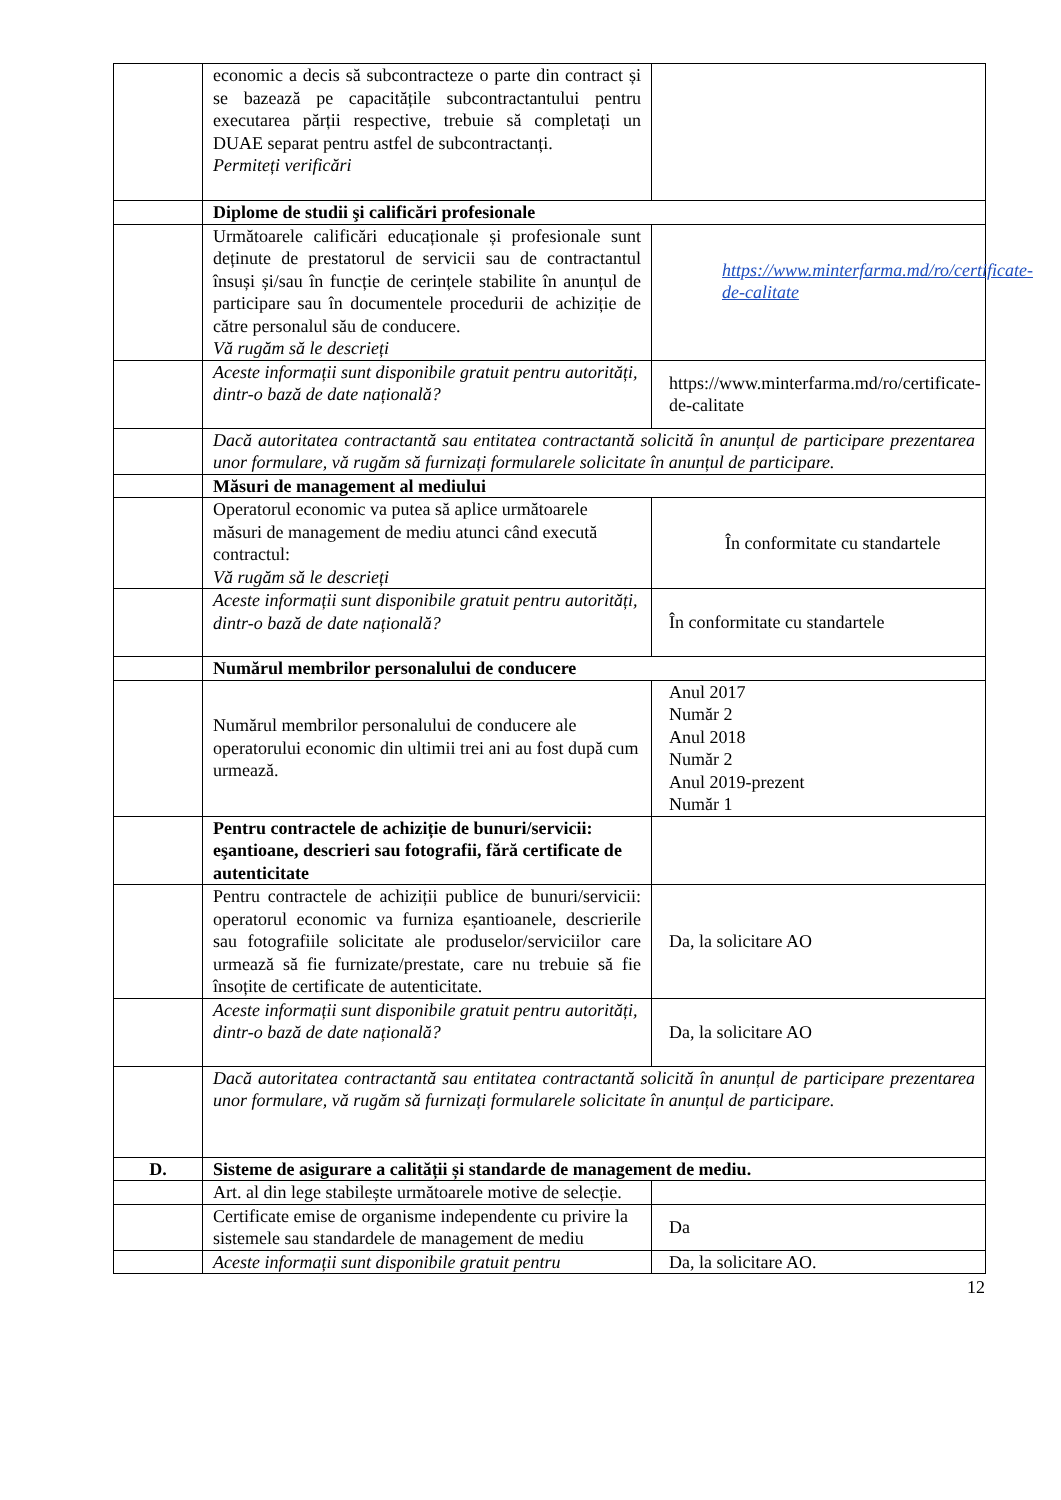| | economic a decis să subcontracteze o parte din contract și se bazează pe capacitățile subcontractantului pentru executarea părții respective, trebuie să completați un DUAE separat pentru astfel de subcontractanți. Permiteți verificări | |
| | Diplome de studii şi calificări profesionale | |
| | Următoarele calificări educaționale și profesionale sunt deținute de prestatorul de servicii sau de contractantul însuși și/sau în funcție de cerințele stabilite în anunțul de participare sau în documentele procedurii de achiziție de către personalul său de conducere. Vă rugăm să le descrieți | https://www.minterfarma.md/ro/certificate-de-calitate |
| | Aceste informații sunt disponibile gratuit pentru autorități, dintr-o bază de date națională? | https://www.minterfarma.md/ro/certificate-de-calitate |
| | Dacă autoritatea contractantă sau entitatea contractantă solicită în anunțul de participare prezentarea unor formulare, vă rugăm să furnizați formularele solicitate în anunțul de participare. | |
| | Măsuri de management al mediului | |
| | Operatorul economic va putea să aplice următoarele măsuri de management de mediu atunci când execută contractul: Vă rugăm să le descrieți | În conformitate cu standartele |
| | Aceste informații sunt disponibile gratuit pentru autorități, dintr-o bază de date națională? | În conformitate cu standartele |
| | Numărul membrilor personalului de conducere | |
| | Numărul membrilor personalului de conducere ale operatorului economic din ultimii trei ani au fost după cum urmează. | Anul 2017 Număr 2 Anul 2018 Număr 2 Anul 2019-prezent Număr 1 |
| | Pentru contractele de achiziție de bunuri/servicii: eşantioane, descrieri sau fotografii, fără certificate de autenticitate | |
| | Pentru contractele de achiziții publice de bunuri/servicii: operatorul economic va furniza eșantioanele, descrierile sau fotografiile solicitate ale produselor/serviciilor care urmează să fie furnizate/prestate, care nu trebuie să fie însoțite de certificate de autenticitate. | Da, la solicitare AO |
| | Aceste informații sunt disponibile gratuit pentru autorități, dintr-o bază de date națională? | Da, la solicitare AO |
| | Dacă autoritatea contractantă sau entitatea contractantă solicită în anunțul de participare prezentarea unor formulare, vă rugăm să furnizați formularele solicitate în anunțul de participare. | |
| D. | Sisteme de asigurare a calității și standarde de management de mediu. | |
| | Art. al din lege stabilește următoarele motive de selecție. | |
| | Certificate emise de organisme independente cu privire la sistemele sau standardele de management de mediu | Da |
| | Aceste informații sunt disponibile gratuit pentru | Da, la solicitare AO. |
12